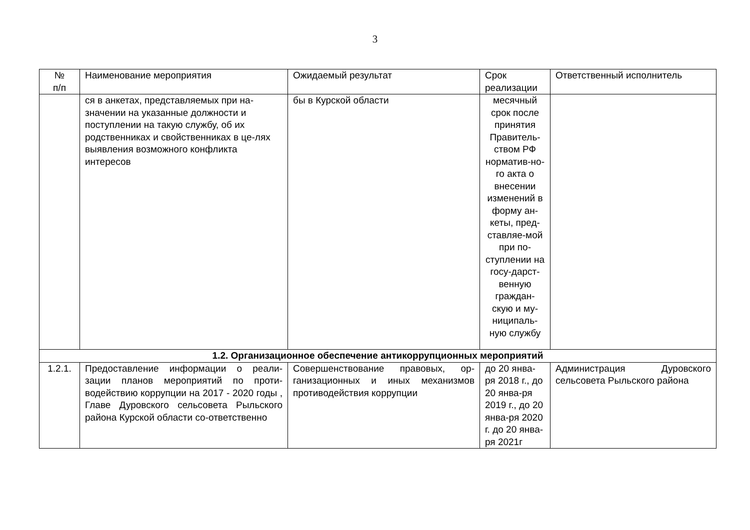3
| № п/п | Наименование мероприятия | Ожидаемый результат | Срок реализации | Ответственный исполнитель |
| --- | --- | --- | --- | --- |
| | ся в анкетах, представляемых при на-значении на указанные должности и поступлении на такую службу, об их родственниках и свойственниках в це-лях выявления возможного конфликта интересов | бы в Курской области | месячный срок после принятия Правитель-ством РФ норматив-но-го акта о внесении изменений в форму ан-кеты, пред-ставляе-мой при по-ступлении на госу-дарст-венную граждан-скую и му-ниципаль-ную службу | |
| 1.2. Организационное обеспечение антикоррупционных мероприятий | | | | |
| 1.2.1. | Предоставление информации о реали-зации планов мероприятий по проти-водействию коррупции на 2017 - 2020 годы , Главе Дуровского сельсовета Рыльского района Курской области со-ответственно | Совершенствование правовых, ор-ганизационных и иных механизмов противодействия коррупции | до 20 янва-ря 2018 г., до 20 янва-ря 2019 г., до 20 янва-ря 2020 г. до 20 янва-ря 2021г | Администрация Дуровского сельсовета Рыльского района |